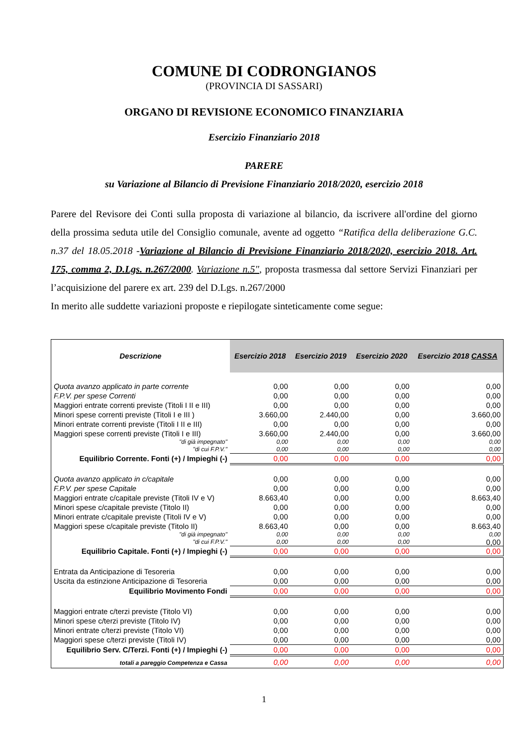COMUNE DI CODRONGIANOS
(PROVINCIA DI SASSARI)
ORGANO DI REVISIONE ECONOMICO FINANZIARIA
Esercizio Finanziario 2018
PARERE
su Variazione al Bilancio di Previsione Finanziario 2018/2020, esercizio 2018
Parere del Revisore dei Conti sulla proposta di variazione al bilancio, da iscrivere all'ordine del giorno della prossima seduta utile del Consiglio comunale, avente ad oggetto “Ratifica della deliberazione G.C. n.37 del 18.05.2018 -Variazione al Bilancio di Previsione Finanziario 2018/2020, esercizio 2018. Art. 175, comma 2, D.Lgs. n.267/2000. Variazione n.5", proposta trasmessa dal settore Servizi Finanziari per l’acquisizione del parere ex art. 239 del D.Lgs. n.267/2000
In merito alle suddette variazioni proposte e riepilogate sinteticamente come segue:
| Descrizione | Esercizio 2018 | Esercizio 2019 | Esercizio 2020 | Esercizio 2018 CASSA |
| --- | --- | --- | --- | --- |
| Quota avanzo applicato in parte corrente | 0,00 | 0,00 | 0,00 | 0,00 |
| F.P.V. per spese Correnti | 0,00 | 0,00 | 0,00 | 0,00 |
| Maggiori entrate correnti previste (Titoli I II e III) | 0,00 | 0,00 | 0,00 | 0,00 |
| Minori spese correnti previste (Titoli I e III ) | 3.660,00 | 2.440,00 | 0,00 | 3.660,00 |
| Minori entrate correnti previste (Titoli I II e III) | 0,00 | 0,00 | 0,00 | 0,00 |
| Maggiori spese correnti previste (Titoli I e III) | 3.660,00 | 2.440,00 | 0,00 | 3.660,00 |
| "di già impegnato" | 0,00 | 0,00 | 0,00 | 0,00 |
| "di cui F.P.V." | 0,00 | 0,00 | 0,00 | 0,00 |
| Equilibrio Corrente. Fonti (+) / Impieghi (-) | 0,00 | 0,00 | 0,00 | 0,00 |
| Quota avanzo applicato in c/capitale | 0,00 | 0,00 | 0,00 | 0,00 |
| F.P.V. per spese Capitale | 0,00 | 0,00 | 0,00 | 0,00 |
| Maggiori entrate c/capitale previste (Titoli IV e V) | 8.663,40 | 0,00 | 0,00 | 8.663,40 |
| Minori spese c/capitale previste (Titolo II) | 0,00 | 0,00 | 0,00 | 0,00 |
| Minori entrate c/capitale previste (Titoli IV e V) | 0,00 | 0,00 | 0,00 | 0,00 |
| Maggiori spese c/capitale previste (Titolo II) | 8.663,40 | 0,00 | 0,00 | 8.663,40 |
| "di già impegnato" | 0,00 | 0,00 | 0,00 | 0,00 |
| "di cui F.P.V." | 0,00 | 0,00 | 0,00 | 0,00 |
| Equilibrio Capitale. Fonti (+) / Impieghi (-) | 0,00 | 0,00 | 0,00 | 0,00 |
| Entrata da Anticipazione di Tesoreria | 0,00 | 0,00 | 0,00 | 0,00 |
| Uscita da estinzione Anticipazione di Tesoreria | 0,00 | 0,00 | 0,00 | 0,00 |
| Equilibrio Movimento Fondi | 0,00 | 0,00 | 0,00 | 0,00 |
| Maggiori entrate c/terzi previste (Titolo VI) | 0,00 | 0,00 | 0,00 | 0,00 |
| Minori spese c/terzi previste (Titolo IV) | 0,00 | 0,00 | 0,00 | 0,00 |
| Minori entrate c/terzi previste (Titolo VI) | 0,00 | 0,00 | 0,00 | 0,00 |
| Maggiori spese c/terzi previste (Titoli IV) | 0,00 | 0,00 | 0,00 | 0,00 |
| Equilibrio Serv. C/Terzi. Fonti (+) / Impieghi (-) | 0,00 | 0,00 | 0,00 | 0,00 |
| totali a pareggio Competenza e Cassa | 0,00 | 0,00 | 0,00 | 0,00 |
1